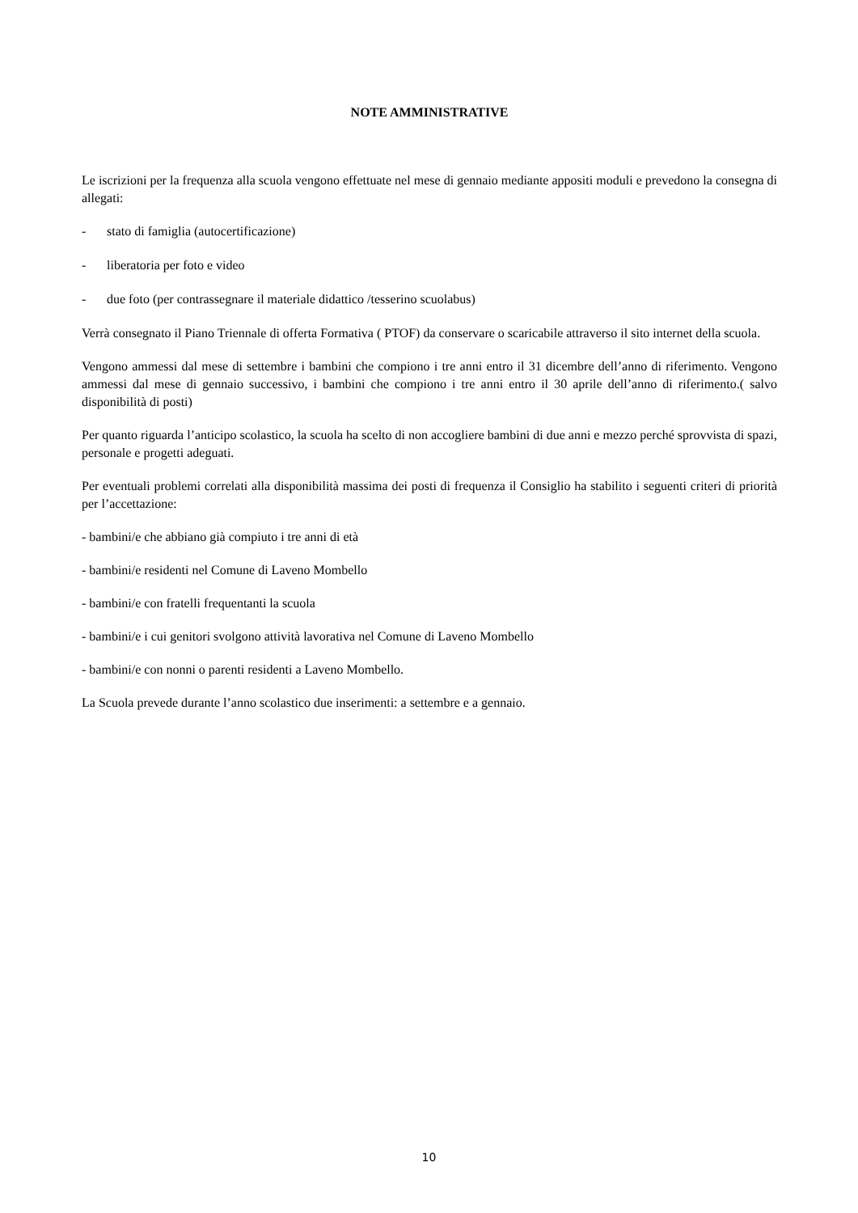NOTE AMMINISTRATIVE
Le iscrizioni per la frequenza alla scuola vengono effettuate nel mese di gennaio mediante appositi moduli e prevedono la consegna di allegati:
- stato di famiglia (autocertificazione)
- liberatoria per foto e video
- due foto (per contrassegnare il materiale didattico /tesserino scuolabus)
Verrà consegnato il Piano Triennale di offerta Formativa ( PTOF) da conservare o scaricabile attraverso il sito internet della scuola.
Vengono ammessi dal mese di settembre i bambini che compiono i tre anni entro il 31 dicembre dell’anno di riferimento. Vengono ammessi dal mese di gennaio successivo, i bambini che compiono i tre anni entro il 30 aprile dell’anno di riferimento.( salvo disponibilità di posti)
Per quanto riguarda l’anticipo scolastico, la scuola ha scelto di non accogliere bambini di due anni e mezzo perché sprovvista di spazi, personale e progetti adeguati.
Per eventuali problemi correlati alla disponibilità massima dei posti di frequenza il Consiglio ha stabilito i seguenti criteri di priorità per l’accettazione:
- bambini/e che abbiano già compiuto i tre anni di età
- bambini/e residenti nel Comune di Laveno Mombello
- bambini/e con fratelli frequentanti la scuola
- bambini/e i cui genitori svolgono attività lavorativa nel Comune di Laveno Mombello
- bambini/e con nonni o parenti residenti a Laveno Mombello.
La Scuola prevede durante l’anno scolastico due inserimenti: a settembre e a gennaio.
10